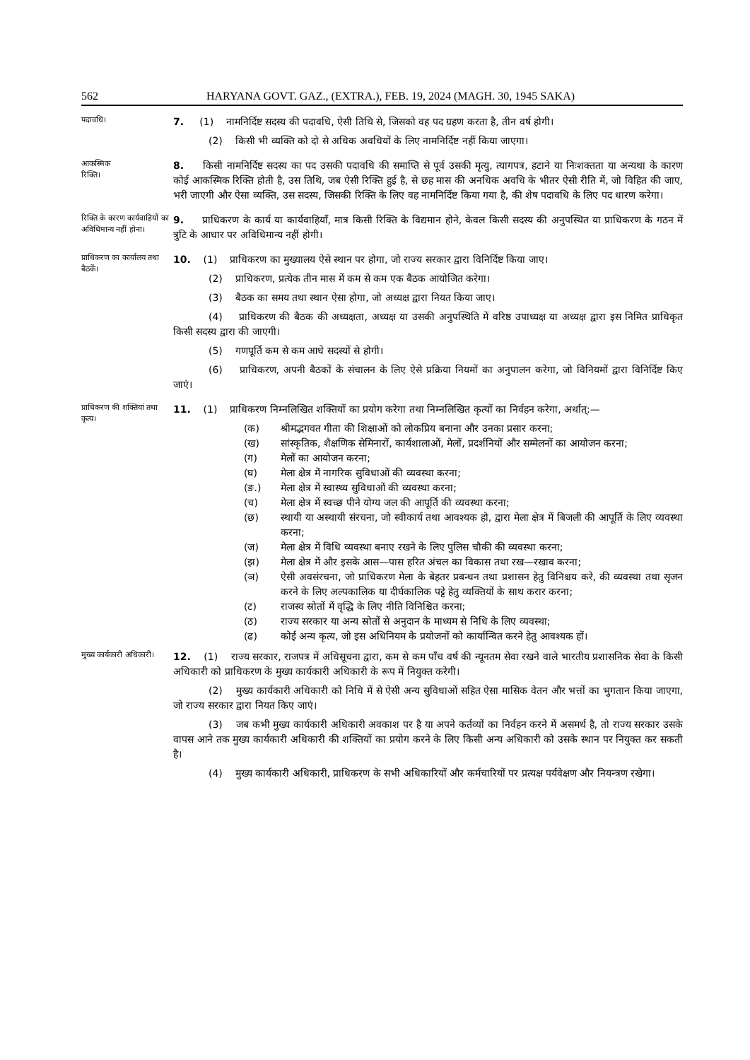562 HARYANA GOVT. GAZ., (EXTRA.), FEB. 19, 2024 (MAGH. 30, 1945 SAKA)
पदावधि।
7. (1) नामनिर्दिष्ट सदस्य की पदावधि, ऐसी तिथि से, जिसको वह पद ग्रहण करता है, तीन वर्ष होगी।
(2) किसी भी व्यक्ति को दो से अधिक अवधियों के लिए नामनिर्दिष्ट नहीं किया जाएगा।
आकस्मिक
रिक्ति।
8. किसी नामनिर्दिष्ट सदस्य का पद उसकी पदावधि की समाप्ति से पूर्व उसकी मृत्यु, त्यागपत्र, हटाने या निःशक्तता या अन्यथा के कारण कोई आकस्मिक रिक्ति होती है, उस तिथि, जब ऐसी रिक्ति हुई है, से छह मास की अनधिक अवधि के भीतर ऐसी रीति में, जो विहित की जाए, भरी जाएगी और ऐसा व्यक्ति, उस सदस्य, जिसकी रिक्ति के लिए वह नामनिर्दिष्ट किया गया है, की शेष पदावधि के लिए पद धारण करेगा।
रिक्ति के कारण कार्यवाहियों का अविधिमान्य नहीं होना।
9. प्राधिकरण के कार्य या कार्यवाहियाँ, मात्र किसी रिक्ति के विद्यमान होने, केवल किसी सदस्य की अनुपस्थित या प्राधिकरण के गठन में त्रुटि के आधार पर अविधिमान्य नहीं होगी।
प्राधिकरण का कार्यालय तथा बैठकें।
10. (1) प्राधिकरण का मुख्यालय ऐसे स्थान पर होगा, जो राज्य सरकार द्वारा विनिर्दिष्ट किया जाए।
(2) प्राधिकरण, प्रत्येक तीन मास में कम से कम एक बैठक आयोजित करेगा।
(3) बैठक का समय तथा स्थान ऐसा होगा, जो अध्यक्ष द्वारा नियत किया जाए।
(4) प्राधिकरण की बैठक की अध्यक्षता, अध्यक्ष या उसकी अनुपस्थिति में वरिष्ठ उपाध्यक्ष या अध्यक्ष द्वारा इस निमित प्राधिकृत किसी सदस्य द्वारा की जाएगी।
(5) गणपूर्ति कम से कम आधे सदस्यों से होगी।
(6) प्राधिकरण, अपनी बैठकों के संचालन के लिए ऐसे प्रक्रिया नियमों का अनुपालन करेगा, जो विनियमों द्वारा विनिर्दिष्ट किए जाएं।
प्राधिकरण की शक्तियां तथा कृत्य।
11. (1) प्राधिकरण निम्नलिखित शक्तियों का प्रयोग करेगा तथा निम्नलिखित कृत्यों का निर्वहन करेगा, अर्थात्:—
(क) श्रीमद्भगवत गीता की शिक्षाओं को लोकप्रिय बनाना और उनका प्रसार करना;
(ख) सांस्कृतिक, शैक्षणिक सेमिनारों, कार्यशालाओं, मेलों, प्रदर्शनियों और सम्मेलनों का आयोजन करना;
(ग) मेलों का आयोजन करना;
(घ) मेला क्षेत्र में नागरिक सुविधाओं की व्यवस्था करना;
(ङ.) मेला क्षेत्र में स्वास्थ्य सुविधाओं की व्यवस्था करना;
(च) मेला क्षेत्र में स्वच्छ पीने योग्य जल की आपूर्ति की व्यवस्था करना;
(छ) स्थायी या अस्थायी संरचना, जो स्वीकार्य तथा आवश्यक हो, द्वारा मेला क्षेत्र में बिजली की आपूर्ति के लिए व्यवस्था करना;
(ज) मेला क्षेत्र में विधि व्यवस्था बनाए रखने के लिए पुलिस चौकी की व्यवस्था करना;
(झ) मेला क्षेत्र में और इसके आस—पास हरित अंचल का विकास तथा रख—रखाव करना;
(ञ) ऐसी अवसंरचना, जो प्राधिकरण मेला के बेहतर प्रबन्धन तथा प्रशासन हेतु विनिश्चय करे, की व्यवस्था तथा सृजन करने के लिए अल्पकालिक या दीर्घकालिक पट्टे हेतु व्यक्तियों के साथ करार करना;
(ट) राजस्व स्रोतों में वृद्धि के लिए नीति विनिश्चित करना;
(ठ) राज्य सरकार या अन्य स्रोतों से अनुदान के माध्यम से निधि के लिए व्यवस्था;
(ढ) कोई अन्य कृत्य, जो इस अधिनियम के प्रयोजनों को कार्यान्वित करने हेतु आवश्यक हों।
मुख्य कार्यकारी अधिकारी।
12. (1) राज्य सरकार, राजपत्र में अधिसूचना द्वारा, कम से कम पाँच वर्ष की न्यूनतम सेवा रखने वाले भारतीय प्रशासनिक सेवा के किसी अधिकारी को प्राधिकरण के मुख्य कार्यकारी अधिकारी के रूप में नियुक्त करेगी।
(2) मुख्य कार्यकारी अधिकारी को निधि में से ऐसी अन्य सुविधाओं सहित ऐसा मासिक वेतन और भत्तों का भुगतान किया जाएगा, जो राज्य सरकार द्वारा नियत किए जाएं।
(3) जब कभी मुख्य कार्यकारी अधिकारी अवकाश पर है या अपने कर्तव्यों का निर्वहन करने में असमर्थ है, तो राज्य सरकार उसके वापस आने तक मुख्य कार्यकारी अधिकारी की शक्तियों का प्रयोग करने के लिए किसी अन्य अधिकारी को उसके स्थान पर नियुक्त कर सकती है।
(4) मुख्य कार्यकारी अधिकारी, प्राधिकरण के सभी अधिकारियों और कर्मचारियों पर प्रत्यक्ष पर्यवेक्षण और नियन्त्रण रखेगा।